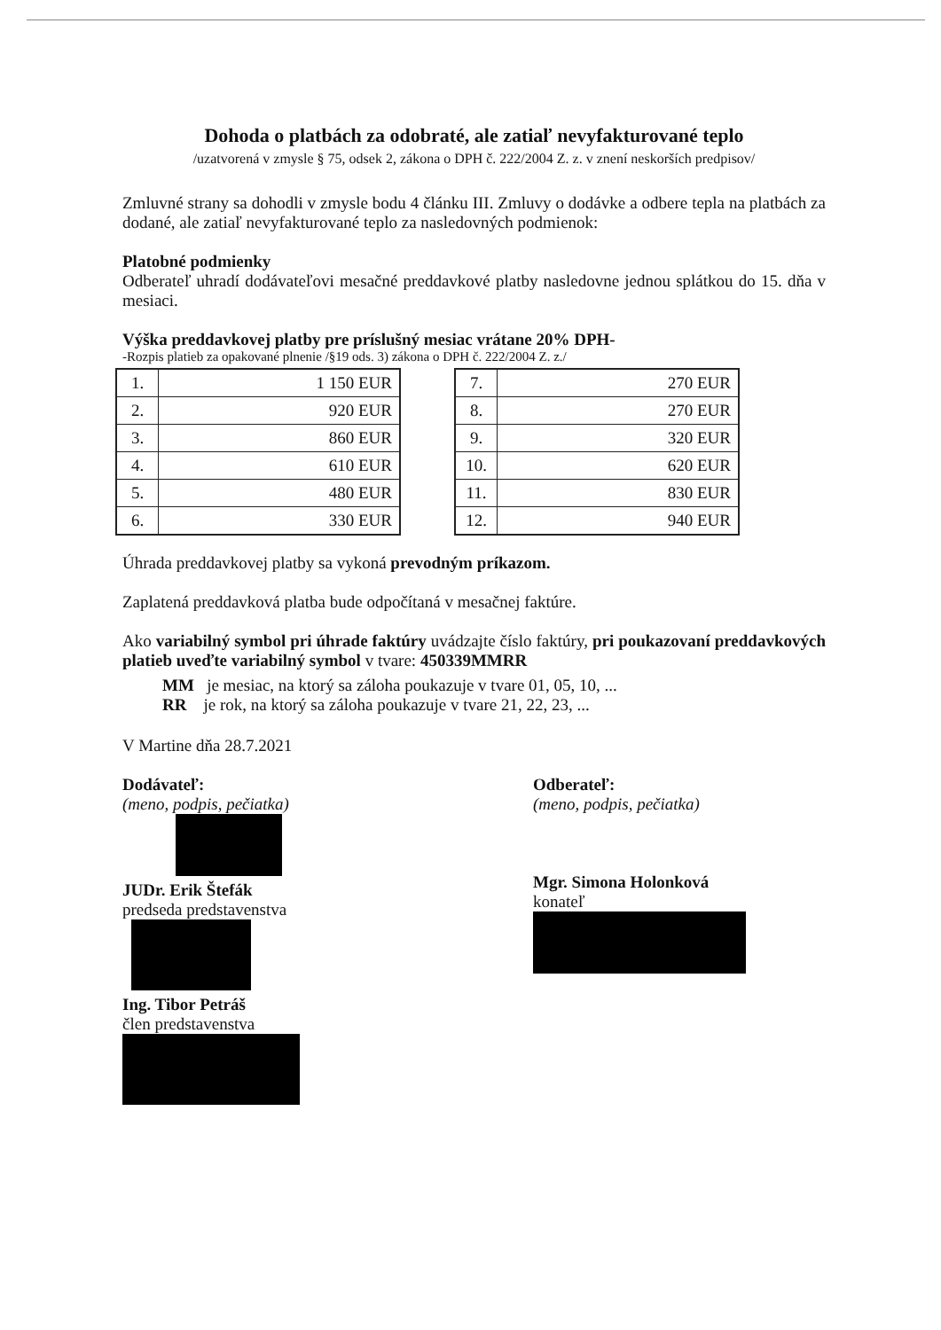Dohoda o platbách za odobraté, ale zatiaľ nevyfakturované teplo
/uzatvorená v zmysle § 75, odsek 2, zákona o DPH č. 222/2004 Z. z. v znení neskorších predpisov/
Zmluvné strany sa dohodli v zmysle bodu 4 článku III. Zmluvy o dodávke a odbere tepla na platbách za dodané, ale zatiaľ nevyfakturované teplo za nasledovných podmienok:
Platobné podmienky
Odberateľ uhradí dodávateľovi mesačné preddavkové platby nasledovne jednou splátkou do 15. dňa v mesiaci.
Výška preddavkovej platby pre príslušný mesiac vrátane 20% DPH-
-Rozpis platieb za opakované plnenie /§19 ods. 3) zákona o DPH č. 222/2004 Z. z./
| 1. | 1 150 EUR |
| 2. | 920 EUR |
| 3. | 860 EUR |
| 4. | 610 EUR |
| 5. | 480 EUR |
| 6. | 330 EUR |
| 7. | 270 EUR |
| 8. | 270 EUR |
| 9. | 320 EUR |
| 10. | 620 EUR |
| 11. | 830 EUR |
| 12. | 940 EUR |
Úhrada preddavkovej platby sa vykoná prevodným príkazom.
Zaplatená preddavková platba bude odpočítaná v mesačnej faktúre.
Ako variabilný symbol pri úhrade faktúry uvádzajte číslo faktúry, pri poukazovaní preddavkových platieb uveďte variabilný symbol v tvare: 450339MMRR
MM je mesiac, na ktorý sa záloha poukazuje v tvare 01, 05, 10, ...
RR je rok, na ktorý sa záloha poukazuje v tvare 21, 22, 23, ...
V Martine dňa 28.7.2021
Dodávateľ:
(meno, podpis, pečiatka)
JUDr. Erik Štefák
predseda predstavenstva
Ing. Tibor Petráš
člen predstavenstva
Odberateľ:
(meno, podpis, pečiatka)
Mgr. Simona Holonková
konateľ